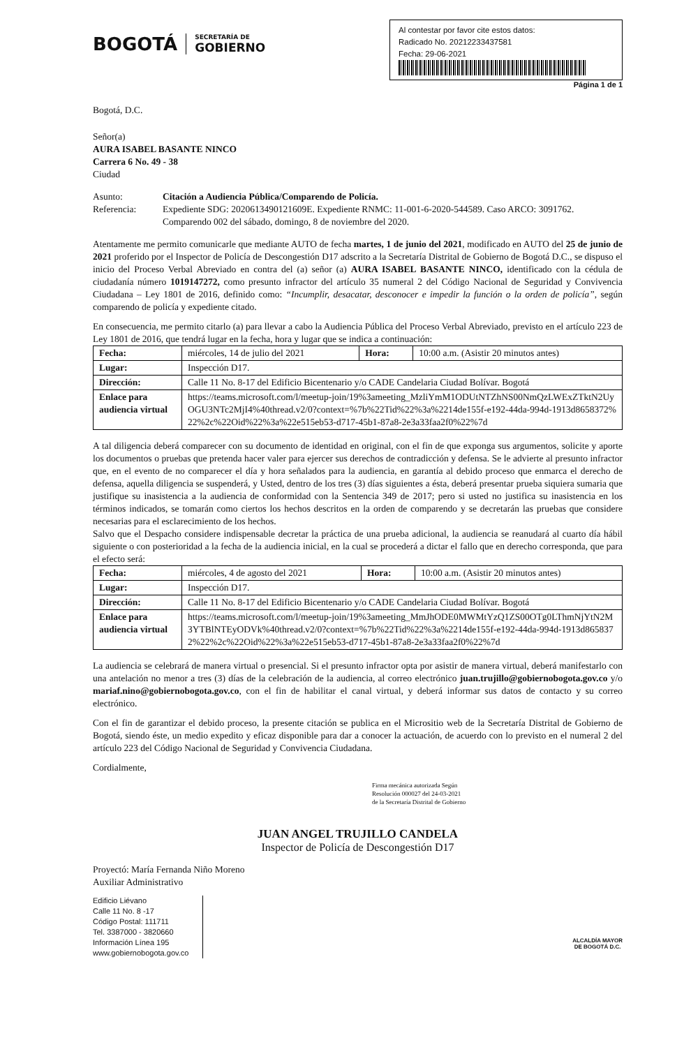BOGOTÁ
SECRETARÍA DE
GOBIERNO
Al contestar por favor cite estos datos:
Radicado No. 20212233437581
Fecha: 29-06-2021
Página 1 de 1
Bogotá, D.C.
Señor(a)
AURA ISABEL BASANTE NINCO
Carrera 6 No. 49 - 38
Ciudad
| Asunto: | Citación a Audiencia Pública/Comparendo de Policía. |
| Referencia: | Expediente SDG: 2020613490121609E. Expediente RNMC: 11-001-6-2020-544589. Caso ARCO: 3091762. Comparendo 002 del sábado, domingo, 8 de noviembre del 2020. |
Atentamente me permito comunicarle que mediante AUTO de fecha martes, 1 de junio del 2021, modificado en AUTO del 25 de junio de 2021 proferido por el Inspector de Policía de Descongestión D17 adscrito a la Secretaría Distrital de Gobierno de Bogotá D.C., se dispuso el inicio del Proceso Verbal Abreviado en contra del (a) señor (a) AURA ISABEL BASANTE NINCO, identificado con la cédula de ciudadanía número 1019147272, como presunto infractor del artículo 35 numeral 2 del Código Nacional de Seguridad y Convivencia Ciudadana – Ley 1801 de 2016, definido como: “Incumplir, desacatar, desconocer e impedir la función o la orden de policía”, según comparendo de policía y expediente citado.
En consecuencia, me permito citarlo (a) para llevar a cabo la Audiencia Pública del Proceso Verbal Abreviado, previsto en el artículo 223 de Ley 1801 de 2016, que tendrá lugar en la fecha, hora y lugar que se indica a continuación:
| Fecha: | miércoles, 14 de julio del 2021 | Hora: | 10:00 a.m. (Asistir 20 minutos antes) |
| Lugar: | Inspección D17. | | |
| Dirección: | Calle 11 No. 8-17 del Edificio Bicentenario y/o CADE Candelaria Ciudad Bolívar. Bogotá | | |
| Enlace para audiencia virtual | https://teams.microsoft.com/l/meetup-join/19%3ameeting_MzliYmM1ODUtNTZhNS00NmQzLWExZTktN2UyOGU3NTc2MjI4%40thread.v2/0?context=%7b%22Tid%22%3a%2214de155f-e192-44da-994d-1913d8658372%22%2c%22Oid%22%3a%22e515eb53-d717-45b1-87a8-2e3a33faa2f0%22%7d | | |
A tal diligencia deberá comparecer con su documento de identidad en original, con el fin de que exponga sus argumentos, solicite y aporte los documentos o pruebas que pretenda hacer valer para ejercer sus derechos de contradicción y defensa. Se le advierte al presunto infractor que, en el evento de no comparecer el día y hora señalados para la audiencia, en garantía al debido proceso que enmarca el derecho de defensa, aquella diligencia se suspenderá, y Usted, dentro de los tres (3) días siguientes a ésta, deberá presentar prueba siquiera sumaria que justifique su inasistencia a la audiencia de conformidad con la Sentencia 349 de 2017; pero si usted no justifica su inasistencia en los términos indicados, se tomarán como ciertos los hechos descritos en la orden de comparendo y se decretarán las pruebas que considere necesarias para el esclarecimiento de los hechos.
Salvo que el Despacho considere indispensable decretar la práctica de una prueba adicional, la audiencia se reanudará al cuarto día hábil siguiente o con posterioridad a la fecha de la audiencia inicial, en la cual se procederá a dictar el fallo que en derecho corresponda, que para el efecto será:
| Fecha: | miércoles, 4 de agosto del 2021 | Hora: | 10:00 a.m. (Asistir 20 minutos antes) |
| Lugar: | Inspección D17. | | |
| Dirección: | Calle 11 No. 8-17 del Edificio Bicentenario y/o CADE Candelaria Ciudad Bolívar. Bogotá | | |
| Enlace para audiencia virtual | https://teams.microsoft.com/l/meetup-join/19%3ameeting_MmJhODE0MWMtYzQ1ZS00OTg0LThmNjYtN2M3YTBlNTEyODVk%40thread.v2/0?context=%7b%22Tid%22%3a%2214de155f-e192-44da-994d-1913d8658372%22%2c%22Oid%22%3a%22e515eb53-d717-45b1-87a8-2e3a33faa2f0%22%7d | | |
La audiencia se celebrará de manera virtual o presencial. Si el presunto infractor opta por asistir de manera virtual, deberá manifestarlo con una antelación no menor a tres (3) días de la celebración de la audiencia, al correo electrónico juan.trujillo@gobiernobogota.gov.co y/o mariaf.nino@gobiernobogota.gov.co, con el fin de habilitar el canal virtual, y deberá informar sus datos de contacto y su correo electrónico.
Con el fin de garantizar el debido proceso, la presente citación se publica en el Micrositio web de la Secretaría Distrital de Gobierno de Bogotá, siendo éste, un medio expedito y eficaz disponible para dar a conocer la actuación, de acuerdo con lo previsto en el numeral 2 del artículo 223 del Código Nacional de Seguridad y Convivencia Ciudadana.
Cordialmente,
Firma mecánica autorizada Según
Resolución 000027 del 24-03-2021
de la Secretaría Distrital de Gobierno
JUAN ANGEL TRUJILLO CANDELA
Inspector de Policía de Descongestión D17
Proyectó: María Fernanda Niño Moreno
Auxiliar Administrativo
Edificio Liévano
Calle 11 No. 8 -17
Código Postal: 111711
Tel. 3387000 - 3820660
Información Línea 195
www.gobiernobogota.gov.co
ALCALDÍA MAYOR
DE BOGOTÁ D.C.